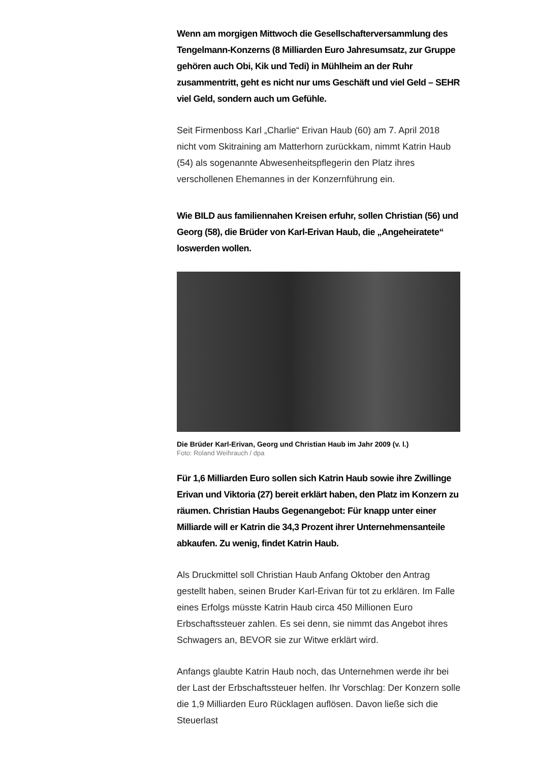Wenn am morgigen Mittwoch die Gesellschafterversammlung des Tengelmann-Konzerns (8 Milliarden Euro Jahresumsatz, zur Gruppe gehören auch Obi, Kik und Tedi) in Mühlheim an der Ruhr zusammentritt, geht es nicht nur ums Geschäft und viel Geld – SEHR viel Geld, sondern auch um Gefühle.
Seit Firmenboss Karl „Charlie“ Erivan Haub (60) am 7. April 2018 nicht vom Skitraining am Matterhorn zurückkam, nimmt Katrin Haub (54) als sogenannte Abwesenheitspflegerin den Platz ihres verschollenen Ehemannes in der Konzernführung ein.
Wie BILD aus familiennahen Kreisen erfuhr, sollen Christian (56) und Georg (58), die Brüder von Karl-Erivan Haub, die „Angeheiratete“ loswerden wollen.
Die Brüder Karl-Erivan, Georg und Christian Haub im Jahr 2009 (v. l.)
Foto: Roland Weihrauch / dpa
Für 1,6 Milliarden Euro sollen sich Katrin Haub sowie ihre Zwillinge Erivan und Viktoria (27) bereit erklärt haben, den Platz im Konzern zu räumen. Christian Haubs Gegenangebot: Für knapp unter einer Milliarde will er Katrin die 34,3 Prozent ihrer Unternehmensanteile abkaufen. Zu wenig, findet Katrin Haub.
Als Druckmittel soll Christian Haub Anfang Oktober den Antrag gestellt haben, seinen Bruder Karl-Erivan für tot zu erklären. Im Falle eines Erfolgs müsste Katrin Haub circa 450 Millionen Euro Erbschaftssteuer zahlen. Es sei denn, sie nimmt das Angebot ihres Schwagers an, BEVOR sie zur Witwe erklärt wird.
Anfangs glaubte Katrin Haub noch, das Unternehmen werde ihr bei der Last der Erbschaftssteuer helfen. Ihr Vorschlag: Der Konzern solle die 1,9 Milliarden Euro Rücklagen auflösen. Davon ließe sich die Steuerlast